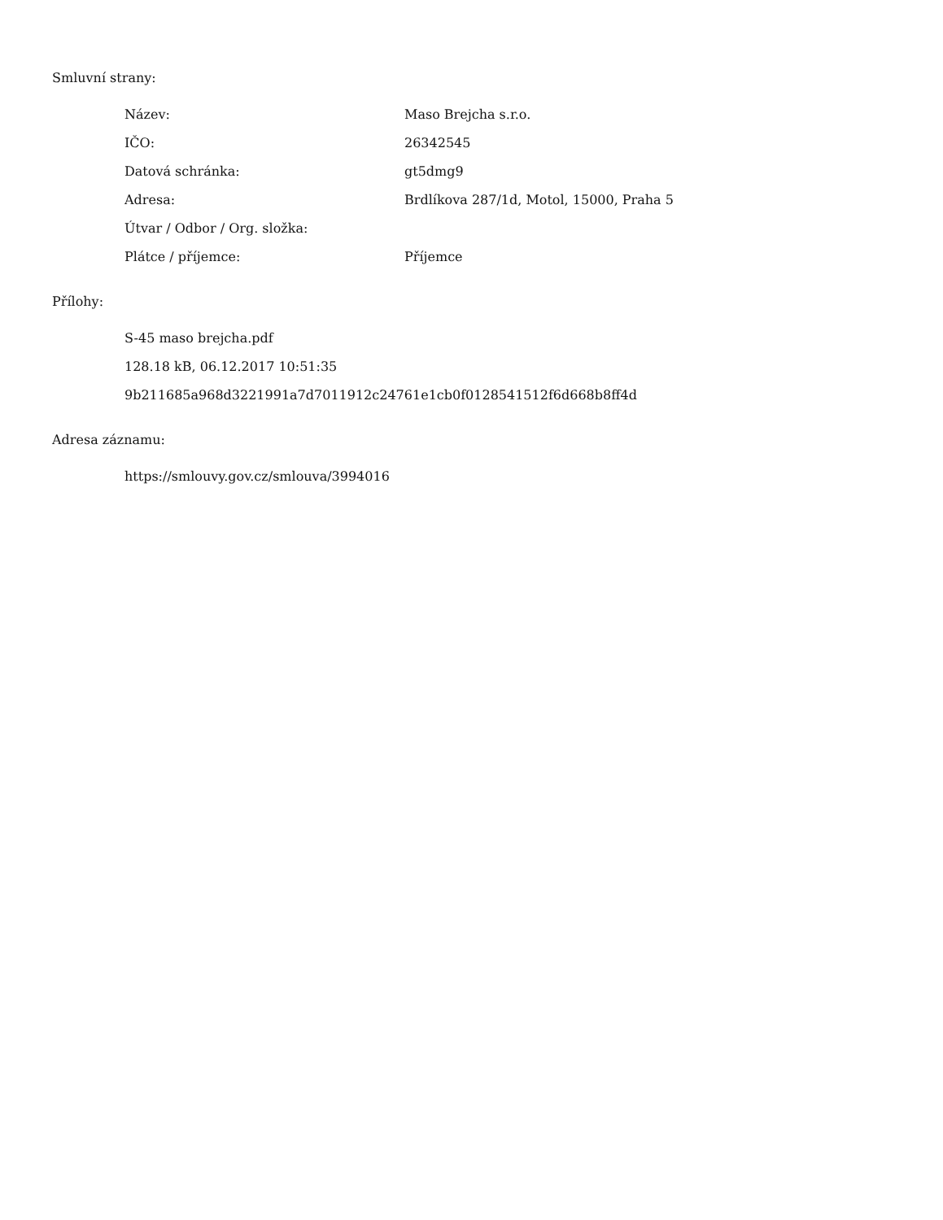Smluvní strany:
| Název: | Maso Brejcha s.r.o. |
| IČO: | 26342545 |
| Datová schránka: | gt5dmg9 |
| Adresa: | Brdlíkova 287/1d, Motol, 15000, Praha 5 |
| Útvar / Odbor / Org. složka: | |
| Plátce / příjemce: | Příjemce |
Přílohy:
S-45 maso brejcha.pdf
128.18 kB, 06.12.2017 10:51:35
9b211685a968d3221991a7d7011912c24761e1cb0f0128541512f6d668b8ff4d
Adresa záznamu:
https://smlouvy.gov.cz/smlouva/3994016